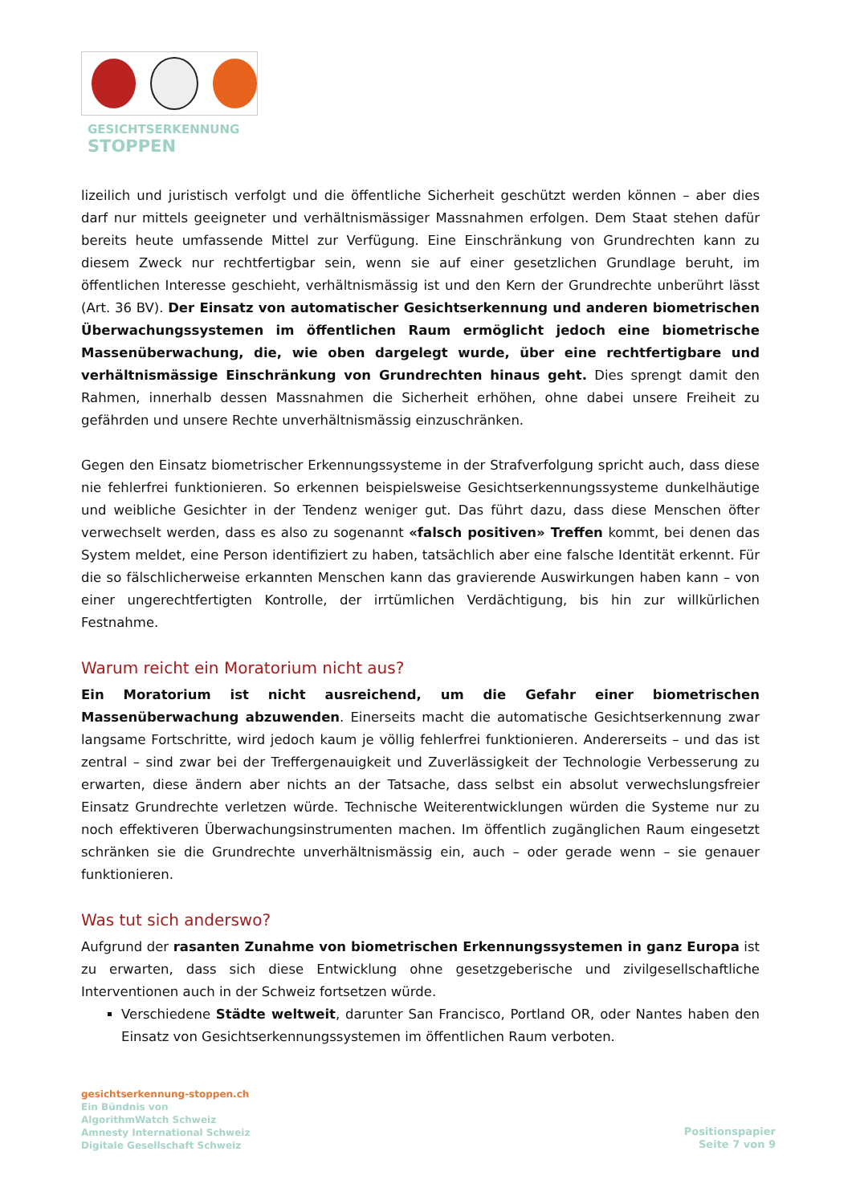GESICHTSERKENNUNG
STOPPEN
lizeilich und juristisch verfolgt und die öffentliche Sicherheit geschützt werden können – aber dies darf nur mittels geeigneter und verhältnismässiger Massnahmen erfolgen. Dem Staat stehen dafür bereits heute umfassende Mittel zur Verfügung. Eine Einschränkung von Grundrechten kann zu diesem Zweck nur rechtfertigbar sein, wenn sie auf einer gesetzlichen Grundlage beruht, im öffentlichen Interesse geschieht, verhältnismässig ist und den Kern der Grundrechte unberührt lässt (Art. 36 BV). Der Einsatz von automatischer Gesichtserkennung und anderen biometrischen Überwachungssystemen im öffentlichen Raum ermöglicht jedoch eine biometrische Massenüberwachung, die, wie oben dargelegt wurde, über eine rechtfertigbare und verhältnismässige Einschränkung von Grundrechten hinaus geht. Dies sprengt damit den Rahmen, innerhalb dessen Massnahmen die Sicherheit erhöhen, ohne dabei unsere Freiheit zu gefährden und unsere Rechte unverhältnismässig einzuschränken.
Gegen den Einsatz biometrischer Erkennungssysteme in der Strafverfolgung spricht auch, dass diese nie fehlerfrei funktionieren. So erkennen beispielsweise Gesichtserkennungssysteme dunkelhäutige und weibliche Gesichter in der Tendenz weniger gut. Das führt dazu, dass diese Menschen öfter verwechselt werden, dass es also zu sogenannt «falsch positiven» Treffen kommt, bei denen das System meldet, eine Person identifiziert zu haben, tatsächlich aber eine falsche Identität erkennt. Für die so fälschlicherweise erkannten Menschen kann das gravierende Auswirkungen haben kann – von einer ungerechtfertigten Kontrolle, der irrtümlichen Verdächtigung, bis hin zur willkürlichen Festnahme.
Warum reicht ein Moratorium nicht aus?
Ein Moratorium ist nicht ausreichend, um die Gefahr einer biometrischen Massenüberwachung abzuwenden. Einerseits macht die automatische Gesichtserkennung zwar langsame Fortschritte, wird jedoch kaum je völlig fehlerfrei funktionieren. Andererseits – und das ist zentral – sind zwar bei der Treffergenauigkeit und Zuverlässigkeit der Technologie Verbesserung zu erwarten, diese ändern aber nichts an der Tatsache, dass selbst ein absolut verwechslungsfreier Einsatz Grundrechte verletzen würde. Technische Weiterentwicklungen würden die Systeme nur zu noch effektiveren Überwachungsinstrumenten machen. Im öffentlich zugänglichen Raum eingesetzt schränken sie die Grundrechte unverhältnismässig ein, auch – oder gerade wenn – sie genauer funktionieren.
Was tut sich anderswo?
Aufgrund der rasanten Zunahme von biometrischen Erkennungssystemen in ganz Europa ist zu erwarten, dass sich diese Entwicklung ohne gesetzgeberische und zivilgesellschaftliche Interventionen auch in der Schweiz fortsetzen würde.
Verschiedene Städte weltweit, darunter San Francisco, Portland OR, oder Nantes haben den Einsatz von Gesichtserkennungssystemen im öffentlichen Raum verboten.
gesichtserkennung-stoppen.ch
Ein Bündnis von
AlgorithmWatch Schweiz
Amnesty International Schweiz
Digitale Gesellschaft Schweiz
Positionspapier
Seite 7 von 9